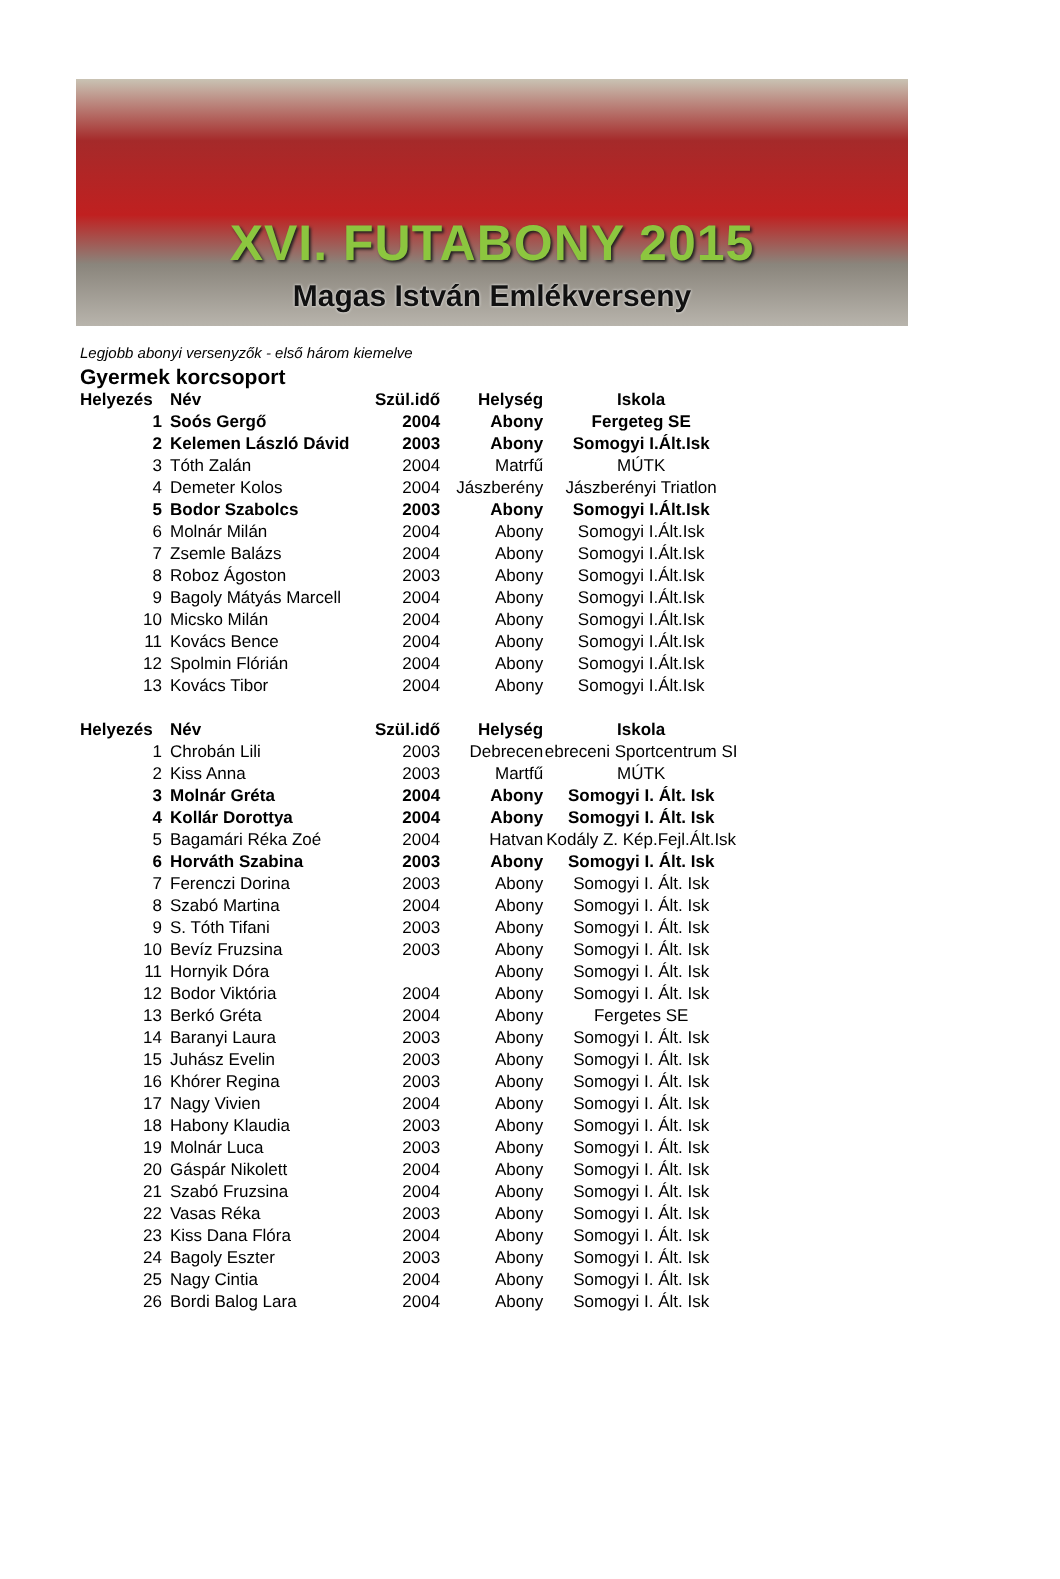XVI. FUTABONY 2015
Magas István Emlékverseny
Legjobb abonyi versenyzők - első három kiemelve
Gyermek korcsoport
| Helyezés | Név | Szül.idő | Helység | Iskola |
| --- | --- | --- | --- | --- |
| 1 | Soós Gergő | 2004 | Abony | Fergeteg SE |
| 2 | Kelemen László Dávid | 2003 | Abony | Somogyi I.Ált.Isk |
| 3 | Tóth Zalán | 2004 | Matrfű | MÚTK |
| 4 | Demeter Kolos | 2004 | Jászberény | Jászberényi Triatlon |
| 5 | Bodor Szabolcs | 2003 | Abony | Somogyi I.Ált.Isk |
| 6 | Molnár Milán | 2004 | Abony | Somogyi I.Ált.Isk |
| 7 | Zsemle Balázs | 2004 | Abony | Somogyi I.Ált.Isk |
| 8 | Roboz Ágoston | 2003 | Abony | Somogyi I.Ált.Isk |
| 9 | Bagoly Mátyás Marcell | 2004 | Abony | Somogyi I.Ált.Isk |
| 10 | Micsko Milán | 2004 | Abony | Somogyi I.Ált.Isk |
| 11 | Kovács Bence | 2004 | Abony | Somogyi I.Ált.Isk |
| 12 | Spolmin Flórián | 2004 | Abony | Somogyi I.Ált.Isk |
| 13 | Kovács Tibor | 2004 | Abony | Somogyi I.Ált.Isk |
| Helyezés | Név | Szül.idő | Helység | Iskola |
| 1 | Chrobán Lili | 2003 | Debrecen | ebreceni Sportcentrum SI |
| 2 | Kiss Anna | 2003 | Martfű | MÚTK |
| 3 | Molnár Gréta | 2004 | Abony | Somogyi I. Ált. Isk |
| 4 | Kollár Dorottya | 2004 | Abony | Somogyi I. Ált. Isk |
| 5 | Bagamári Réka Zoé | 2004 | Hatvan | Kodály Z. Kép.Fejl.Ált.Isk |
| 6 | Horváth Szabina | 2003 | Abony | Somogyi I. Ált. Isk |
| 7 | Ferenczi Dorina | 2003 | Abony | Somogyi I. Ált. Isk |
| 8 | Szabó Martina | 2004 | Abony | Somogyi I. Ált. Isk |
| 9 | S. Tóth Tifani | 2003 | Abony | Somogyi I. Ált. Isk |
| 10 | Bevíz Fruzsina | 2003 | Abony | Somogyi I. Ált. Isk |
| 11 | Hornyik Dóra | | Abony | Somogyi I. Ált. Isk |
| 12 | Bodor Viktória | 2004 | Abony | Somogyi I. Ált. Isk |
| 13 | Berkó Gréta | 2004 | Abony | Fergetes SE |
| 14 | Baranyi Laura | 2003 | Abony | Somogyi I. Ált. Isk |
| 15 | Juhász Evelin | 2003 | Abony | Somogyi I. Ált. Isk |
| 16 | Khórer Regina | 2003 | Abony | Somogyi I. Ált. Isk |
| 17 | Nagy Vivien | 2004 | Abony | Somogyi I. Ált. Isk |
| 18 | Habony Klaudia | 2003 | Abony | Somogyi I. Ált. Isk |
| 19 | Molnár Luca | 2003 | Abony | Somogyi I. Ált. Isk |
| 20 | Gáspár Nikolett | 2004 | Abony | Somogyi I. Ált. Isk |
| 21 | Szabó Fruzsina | 2004 | Abony | Somogyi I. Ált. Isk |
| 22 | Vasas Réka | 2003 | Abony | Somogyi I. Ált. Isk |
| 23 | Kiss Dana Flóra | 2004 | Abony | Somogyi I. Ált. Isk |
| 24 | Bagoly Eszter | 2003 | Abony | Somogyi I. Ált. Isk |
| 25 | Nagy Cintia | 2004 | Abony | Somogyi I. Ált. Isk |
| 26 | Bordi Balog Lara | 2004 | Abony | Somogyi I. Ált. Isk |